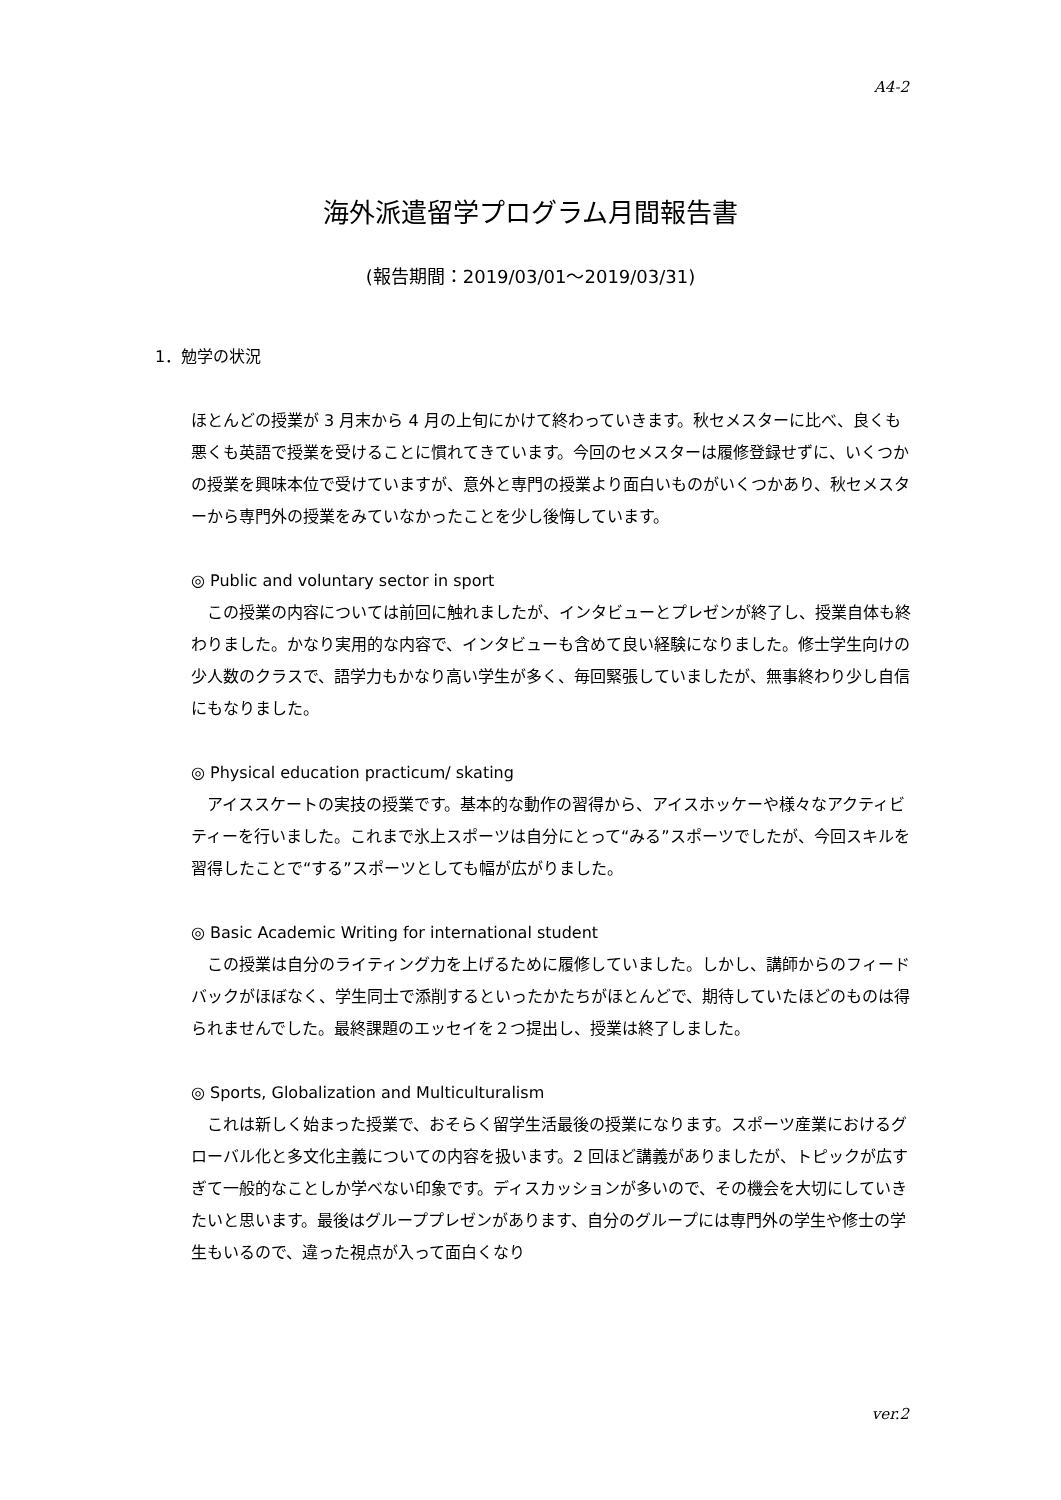A4-2
海外派遣留学プログラム月間報告書
(報告期間：2019/03/01～2019/03/31)
1．勉学の状況
ほとんどの授業が 3 月末から 4 月の上旬にかけて終わっていきます。秋セメスターに比べ、良くも悪くも英語で授業を受けることに慣れてきています。今回のセメスターは履修登録せずに、いくつかの授業を興味本位で受けていますが、意外と専門の授業より面白いものがいくつかあり、秋セメスターから専門外の授業をみていなかったことを少し後悔しています。
◎ Public and voluntary sector in sport
　この授業の内容については前回に触れましたが、インタビューとプレゼンが終了し、授業自体も終わりました。かなり実用的な内容で、インタビューも含めて良い経験になりました。修士学生向けの少人数のクラスで、語学力もかなり高い学生が多く、毎回緊張していましたが、無事終わり少し自信にもなりました。
◎ Physical education practicum/ skating
　アイススケートの実技の授業です。基本的な動作の習得から、アイスホッケーや様々なアクティビティーを行いました。これまで氷上スポーツは自分にとって“みる”スポーツでしたが、今回スキルを習得したことで“する”スポーツとしても幅が広がりました。
◎ Basic Academic Writing for international student
　この授業は自分のライティング力を上げるために履修していました。しかし、講師からのフィードバックがほぼなく、学生同士で添削するといったかたちがほとんどで、期待していたほどのものは得られませんでした。最終課題のエッセイを２つ提出し、授業は終了しました。
◎ Sports, Globalization and Multiculturalism
　これは新しく始まった授業で、おそらく留学生活最後の授業になります。スポーツ産業におけるグローバル化と多文化主義についての内容を扱います。2 回ほど講義がありましたが、トピックが広すぎて一般的なことしか学べない印象です。ディスカッションが多いので、その機会を大切にしていきたいと思います。最後はグループプレゼンがあります、自分のグループには専門外の学生や修士の学生もいるので、違った視点が入って面白くなり
ver.2